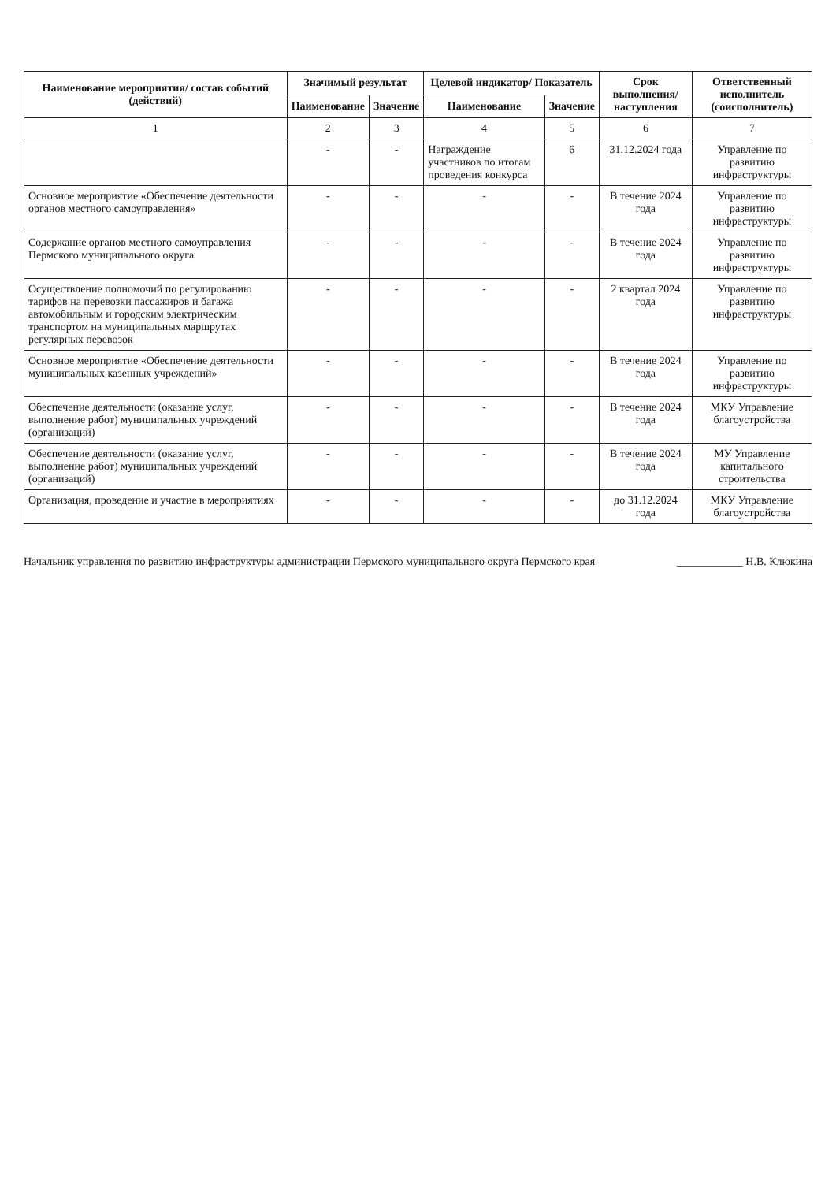| Наименование мероприятия/ состав событий (действий) | Значимый результат | | Целевой индикатор/ Показатель | | Срок выполнения/ наступления | Ответственный исполнитель (соисполнитель) |
| --- | --- | --- | --- | --- | --- | --- |
| | Наименование | Значение | Наименование | Значение | | |
| 1 | 2 | 3 | 4 | 5 | 6 | 7 |
| | - | - | Награждение участников по итогам проведения конкурса | 6 | 31.12.2024 года | Управление по развитию инфраструктуры |
| Основное мероприятие «Обеспечение деятельности органов местного самоуправления» | - | - | - | - | В течение 2024 года | Управление по развитию инфраструктуры |
| Содержание органов местного самоуправления Пермского муниципального округа | - | - | - | - | В течение 2024 года | Управление по развитию инфраструктуры |
| Осуществление полномочий по регулированию тарифов на перевозки пассажиров и багажа автомобильным и городским электрическим транспортом на муниципальных маршрутах регулярных перевозок | - | - | - | - | 2 квартал 2024 года | Управление по развитию инфраструктуры |
| Основное мероприятие «Обеспечение деятельности муниципальных казенных учреждений» | - | - | - | - | В течение 2024 года | Управление по развитию инфраструктуры |
| Обеспечение деятельности (оказание услуг, выполнение работ) муниципальных учреждений (организаций) | - | - | - | - | В течение 2024 года | МКУ Управление благоустройства |
| Обеспечение деятельности (оказание услуг, выполнение работ) муниципальных учреждений (организаций) | - | - | - | - | В течение 2024 года | МУ Управление капитального строительства |
| Организация, проведение и участие в мероприятиях | - | - | - | - | до 31.12.2024 года | МКУ Управление благоустройства |
Начальник управления по развитию инфраструктуры администрации Пермского муниципального округа Пермского края ____________ Н.В. Клюкина